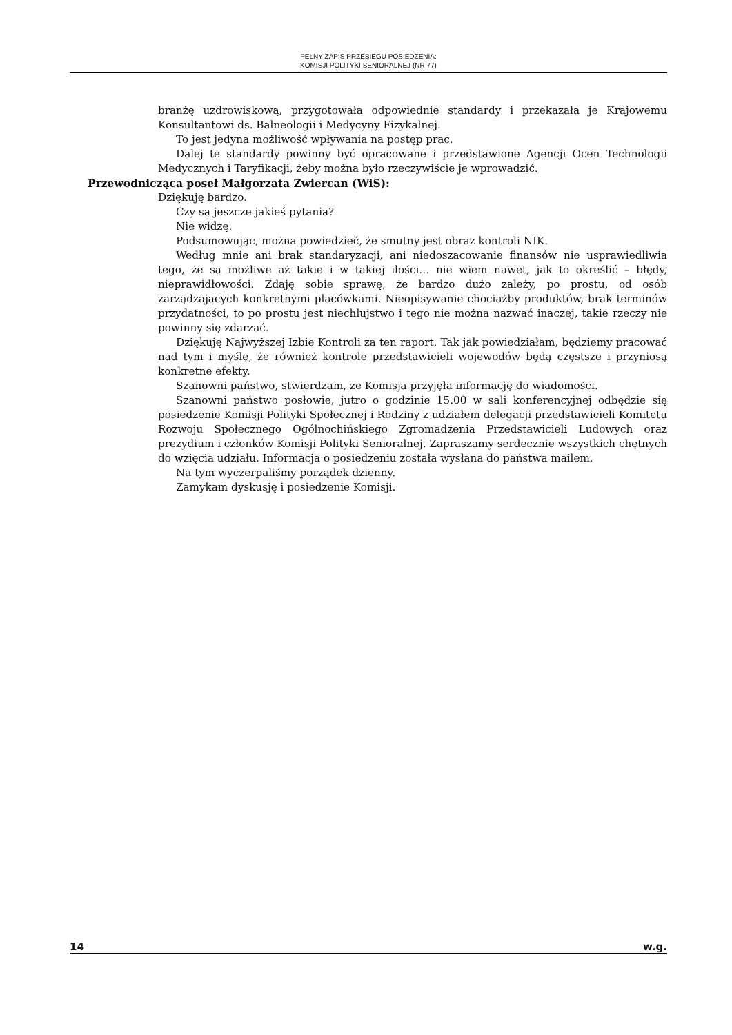PEŁNY ZAPIS PRZEBIEGU POSIEDZENIA:
KOMISJI POLITYKI SENIORALNEJ (NR 77)
branżę uzdrowiskową, przygotowała odpowiednie standardy i przekazała je Krajowemu Konsultantowi ds. Balneologii i Medycyny Fizykalnej.
To jest jedyna możliwość wpływania na postęp prac.
Dalej te standardy powinny być opracowane i przedstawione Agencji Ocen Technologii Medycznych i Taryfikacji, żeby można było rzeczywiście je wprowadzić.
Przewodnicząca poseł Małgorzata Zwiercan (WiS):
Dziękuję bardzo.
Czy są jeszcze jakieś pytania?
Nie widzę.
Podsumowując, można powiedzieć, że smutny jest obraz kontroli NIK.
Według mnie ani brak standaryzacji, ani niedoszacowanie finansów nie usprawiedliwia tego, że są możliwe aż takie i w takiej ilości… nie wiem nawet, jak to określić – błędy, nieprawidłowości. Zdaję sobie sprawę, że bardzo dużo zależy, po prostu, od osób zarządzających konkretnymi placówkami. Nieopisywanie chociażby produktów, brak terminów przydatności, to po prostu jest niechlujstwo i tego nie można nazwać inaczej, takie rzeczy nie powinny się zdarzać.
Dziękuję Najwyższej Izbie Kontroli za ten raport. Tak jak powiedziałam, będziemy pracować nad tym i myślę, że również kontrole przedstawicieli wojewodów będą częstsze i przyniosą konkretne efekty.
Szanowni państwo, stwierdzam, że Komisja przyjęła informację do wiadomości.
Szanowni państwo posłowie, jutro o godzinie 15.00 w sali konferencyjnej odbędzie się posiedzenie Komisji Polityki Społecznej i Rodziny z udziałem delegacji przedstawicieli Komitetu Rozwoju Społecznego Ogólnochińskiego Zgromadzenia Przedstawicieli Ludowych oraz prezydium i członków Komisji Polityki Senioralnej. Zapraszamy serdecznie wszystkich chętnych do wzięcia udziału. Informacja o posiedzeniu została wysłana do państwa mailem.
Na tym wyczerpaliśmy porządek dzienny.
Zamykam dyskusję i posiedzenie Komisji.
14 w.g.